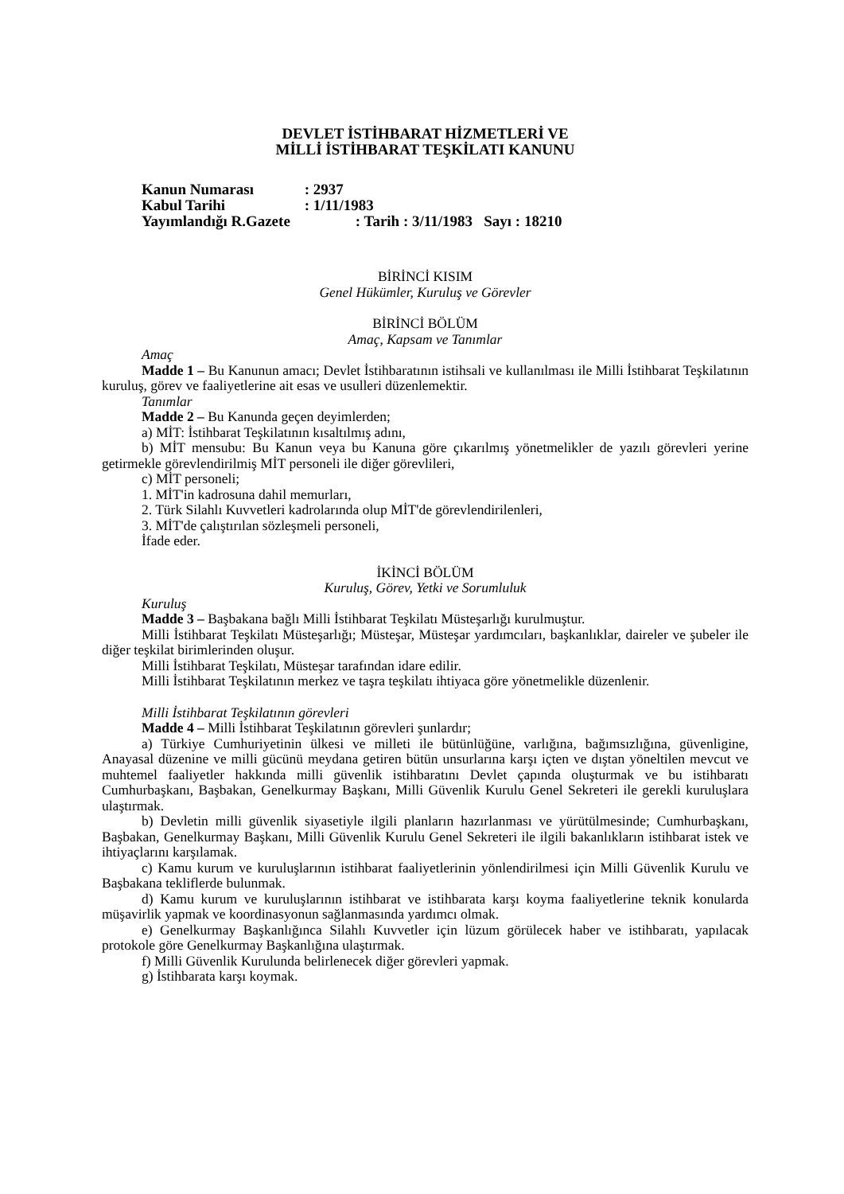DEVLET İSTİHBARAT HİZMETLERİ VE
MİLLİ İSTİHBARAT TEŞKİLATI KANUNU
Kanun Numarası : 2937
Kabul Tarihi : 1/11/1983
Yayımlandığı R.Gazete : Tarih : 3/11/1983 Sayı : 18210
BİRİNCİ KISIM
Genel Hükümler, Kuruluş ve Görevler
BİRİNCİ BÖLÜM
Amaç, Kapsam ve Tanımlar
Amaç
Madde 1 – Bu Kanunun amacı; Devlet İstihbaratının istihsali ve kullanılması ile Milli İstihbarat Teşkilatının kuruluş, görev ve faaliyetlerine ait esas ve usulleri düzenlemektir.
Tanımlar
Madde 2 – Bu Kanunda geçen deyimlerden;
a) MİT: İstihbarat Teşkilatının kısaltılmış adını,
b) MİT mensubu: Bu Kanun veya bu Kanuna göre çıkarılmış yönetmelikler de yazılı görevleri yerine getirmekle görevlendirilmiş MİT personeli ile diğer görevlileri,
c) MİT personeli;
1. MİT'in kadrosuna dahil memurları,
2. Türk Silahlı Kuvvetleri kadrolarında olup MİT'de görevlendirilenleri,
3. MİT'de çalıştırılan sözleşmeli personeli,
İfade eder.
İKİNCİ BÖLÜM
Kuruluş, Görev, Yetki ve Sorumluluk
Kuruluş
Madde 3 – Başbakana bağlı Milli İstihbarat Teşkilatı Müsteşarlığı kurulmuştur.
Milli İstihbarat Teşkilatı Müsteşarlığı; Müsteşar, Müsteşar yardımcıları, başkanlıklar, daireler ve şubeler ile diğer teşkilat birimlerinden oluşur.
Milli İstihbarat Teşkilatı, Müsteşar tarafından idare edilir.
Milli İstihbarat Teşkilatının merkez ve taşra teşkilatı ihtiyaca göre yönetmelikle düzenlenir.
Milli İstihbarat Teşkilatının görevleri
Madde 4 – Milli İstihbarat Teşkilatının görevleri şunlardır;
a) Türkiye Cumhuriyetinin ülkesi ve milleti ile bütünlüğüne, varlığına, bağımsızlığına, güvenligine, Anayasal düzenine ve milli gücünü meydana getiren bütün unsurlarına karşı içten ve dıştan yöneltilen mevcut ve muhtemel faaliyetler hakkında milli güvenlik istihbaratını Devlet çapında oluşturmak ve bu istihbaratı Cumhurbaşkanı, Başbakan, Genelkurmay Başkanı, Milli Güvenlik Kurulu Genel Sekreteri ile gerekli kuruluşlara ulaştırmak.
b) Devletin milli güvenlik siyasetiyle ilgili planların hazırlanması ve yürütülmesinde; Cumhurbaşkanı, Başbakan, Genelkurmay Başkanı, Milli Güvenlik Kurulu Genel Sekreteri ile ilgili bakanlıkların istihbarat istek ve ihtiyaçlarını karşılamak.
c) Kamu kurum ve kuruluşlarının istihbarat faaliyetlerinin yönlendirilmesi için Milli Güvenlik Kurulu ve Başbakana tekliflerde bulunmak.
d) Kamu kurum ve kuruluşlarının istihbarat ve istihbarata karşı koyma faaliyetlerine teknik konularda müşavirlik yapmak ve koordinasyonun sağlanmasında yardımcı olmak.
e) Genelkurmay Başkanlığınca Silahlı Kuvvetler için lüzum görülecek haber ve istihbaratı, yapılacak protokole göre Genelkurmay Başkanlığına ulaştırmak.
f) Milli Güvenlik Kurulunda belirlenecek diğer görevleri yapmak.
g) İstihbarata karşı koymak.